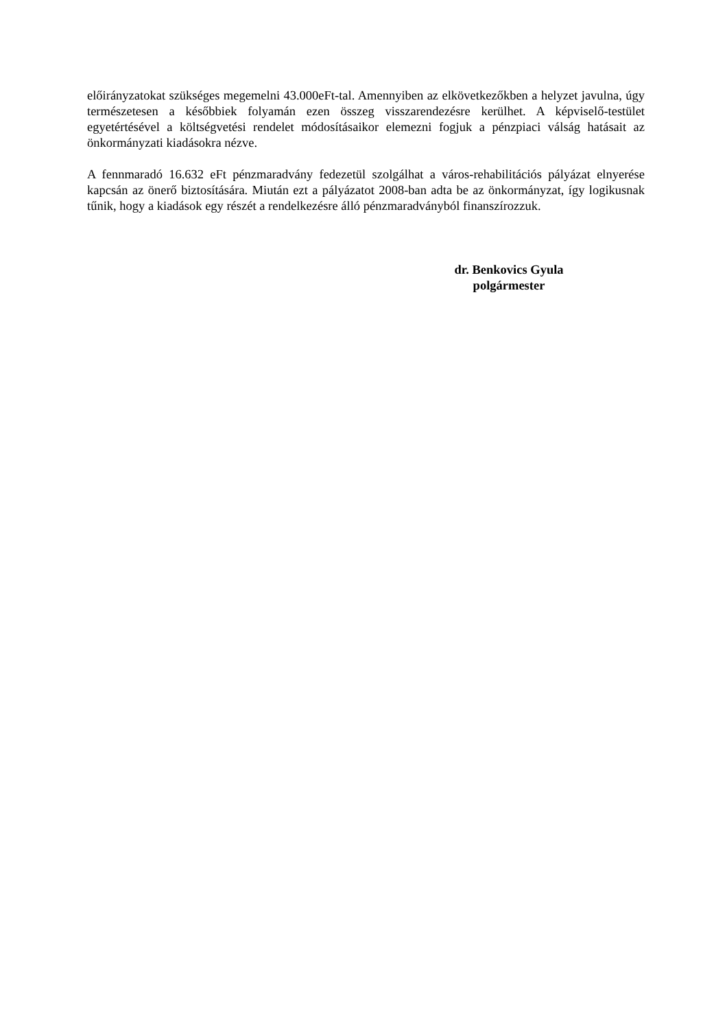előirányzatokat szükséges megemelni 43.000eFt-tal. Amennyiben az elkövetkezőkben a helyzet javulna, úgy természetesen a későbbiek folyamán ezen összeg visszarendezésre kerülhet. A képviselő-testület egyetértésével a költségvetési rendelet módosításaikor elemezni fogjuk a pénzpiaci válság hatásait az önkormányzati kiadásokra nézve.
A fennmaradó 16.632 eFt pénzmaradvány fedezetül szolgálhat a város-rehabilitációs pályázat elnyerése kapcsán az önerő biztosítására. Miután ezt a pályázatot 2008-ban adta be az önkormányzat, így logikusnak tűnik, hogy a kiadások egy részét a rendelkezésre álló pénzmaradványból finanszírozzuk.
dr. Benkovics Gyula
polgármester